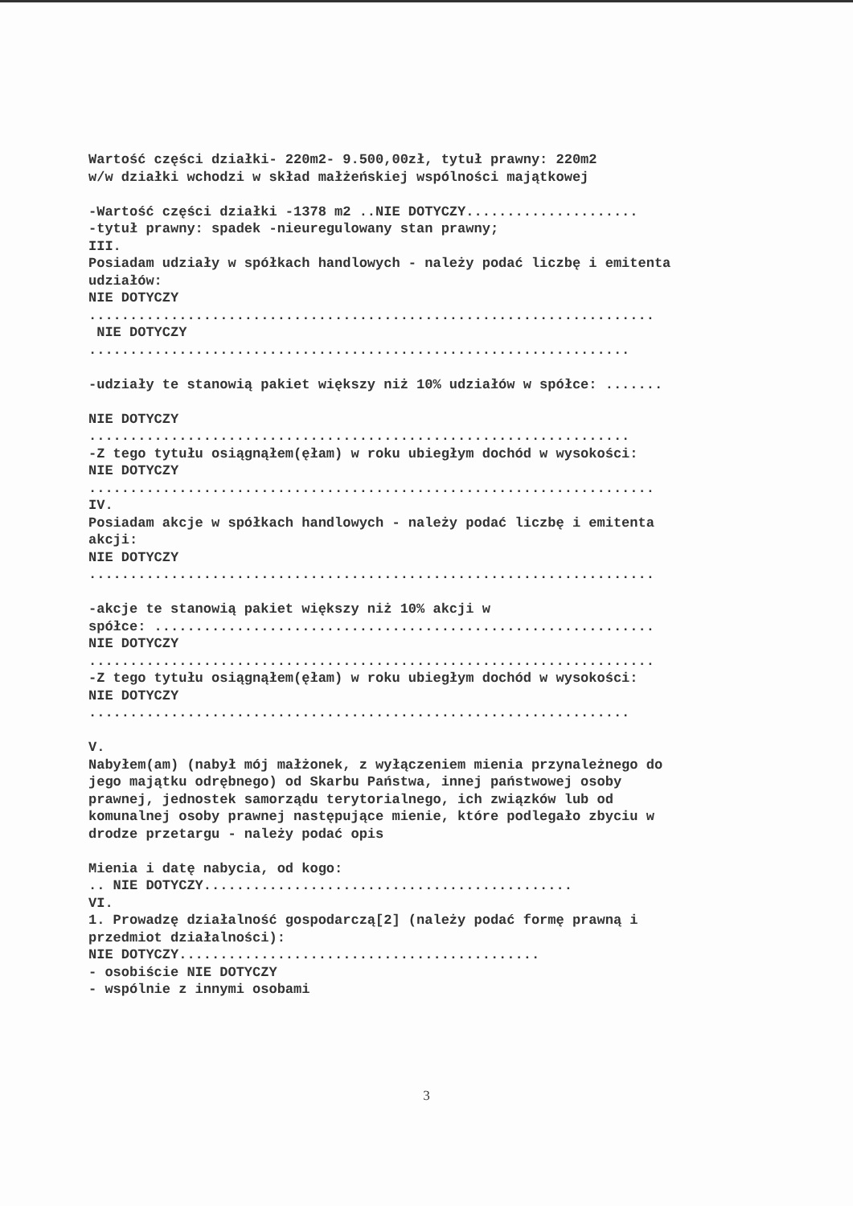Wartość części działki- 220m2- 9.500,00zł, tytuł prawny: 220m2 w/w działki wchodzi w skład małżeńskiej wspólności majątkowej -Wartość części działki -1378 m2 ..NIE DOTYCZY..................... -tytuł prawny: spadek -nieuregulowany stan prawny; III. Posiadam udziały w spółkach handlowych - należy podać liczbę i emitenta udziałów: NIE DOTYCZY ..................................................................... NIE DOTYCZY .................................................................. -udziały te stanowią pakiet większy niż 10% udziałów w spółce: ....... NIE DOTYCZY .................................................................. -Z tego tytułu osiągnąłem(ęłam) w roku ubiegłym dochód w wysokości: NIE DOTYCZY ..................................................................... IV. Posiadam akcje w spółkach handlowych - należy podać liczbę i emitenta akcji: NIE DOTYCZY ..................................................................... -akcje te stanowią pakiet większy niż 10% akcji w spółce: ............................................................. NIE DOTYCZY ..................................................................... -Z tego tytułu osiągnąłem(ęłam) w roku ubiegłym dochód w wysokości: NIE DOTYCZY .................................................................. V. Nabyłem(am) (nabył mój małżonek, z wyłączeniem mienia przynależnego do jego majątku odrębnego) od Skarbu Państwa, innej państwowej osoby prawnej, jednostek samorządu terytorialnego, ich związków lub od komunalnej osoby prawnej następujące mienie, które podlegało zbyciu w drodze przetargu - należy podać opis Mienia i datę nabycia, od kogo: .. NIE DOTYCZY............................................. VI. 1. Prowadzę działalność gospodarczą[2] (należy podać formę prawną i przedmiot działalności): NIE DOTYCZY............................................ - osobiście NIE DOTYCZY - wspólnie z innymi osobami
3